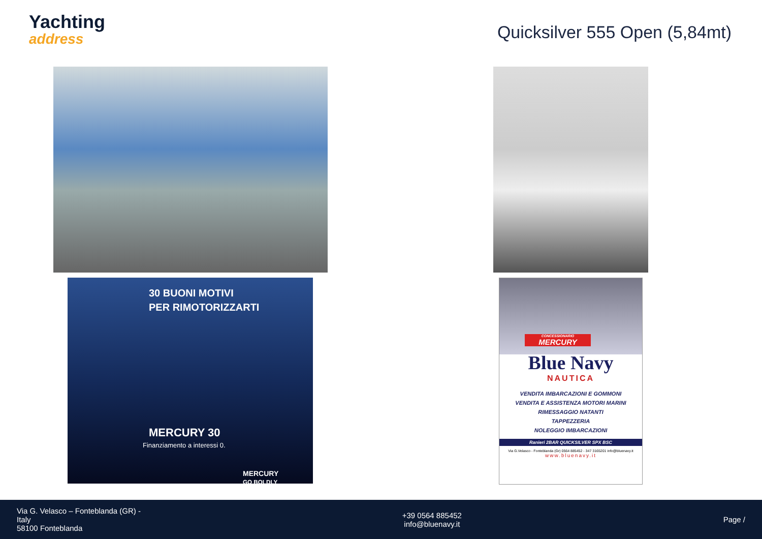Yachting
address
Quicksilver 555 Open (5,84mt)
30 BUONI MOTIVI
PER RIMOTORIZZARTI
MERCURY 30
Finanziamento a interessi 0.
MERCURY
GO BOLDLY
CONCESSIONARIO
MERCURY
Blue Navy
NAUTICA
VENDITA IMBARCAZIONI E GOMMONI
VENDITA E ASSISTENZA MOTORI MARINI
RIMESSAGGIO NATANTI
TAPPEZZERIA
NOLEGGIO IMBARCAZIONI
Ranieri 2BAR QUICKSILVER SPX BSC
Via G.Velasco - Fonteblanda (Gr) 0564 885452 - 347 3165201 info@bluenavy.it
www.bluenavy.it
Via G. Velasco – Fonteblanda (GR) -
Italy
58100 Fonteblanda
+39 0564 885452
info@bluenavy.it
Page /